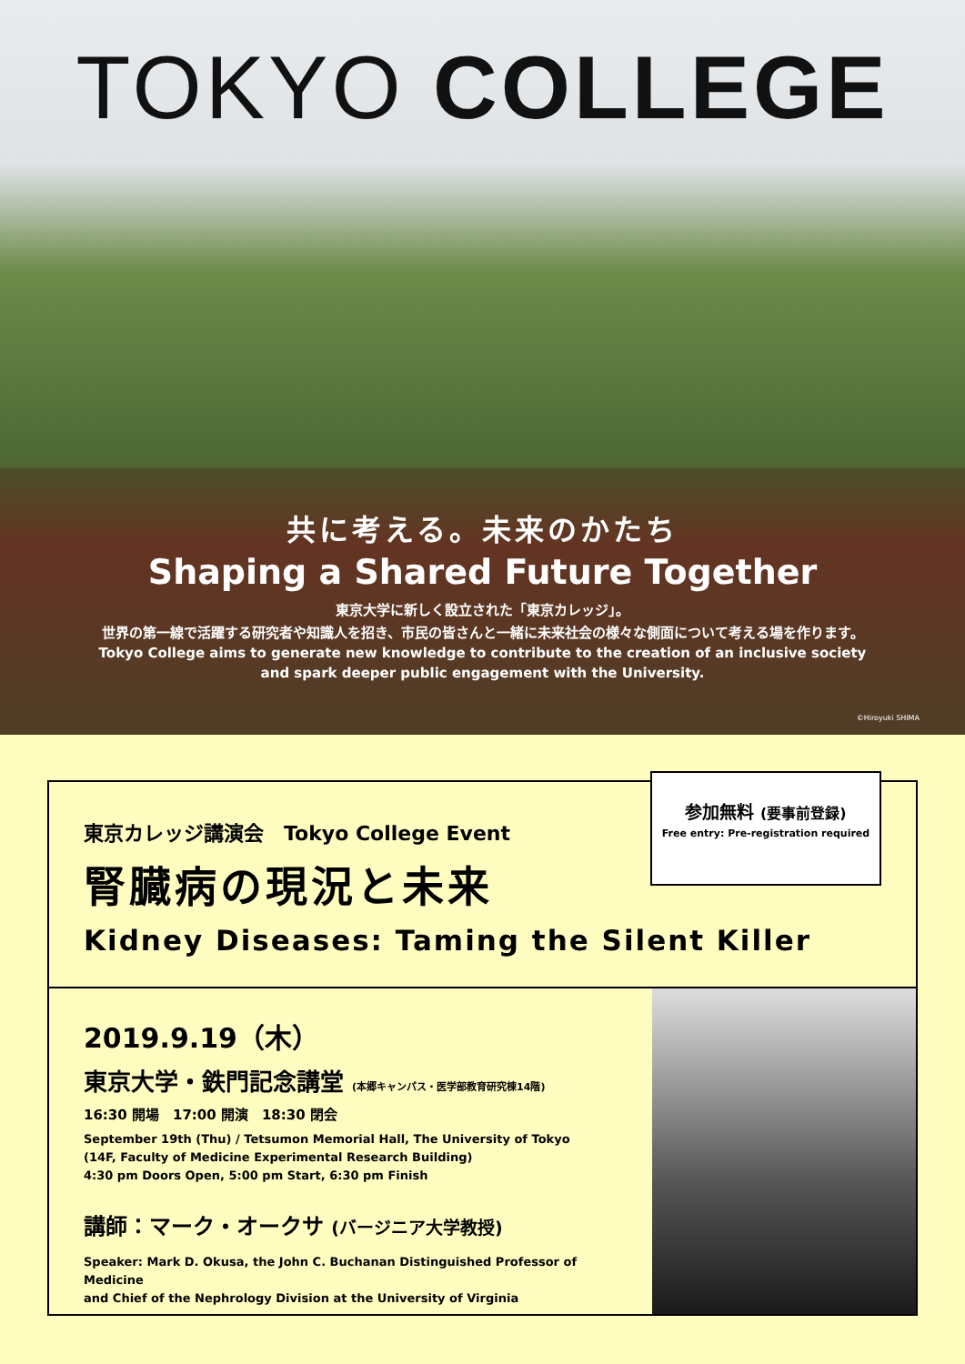TOKYO COLLEGE
共に考える。未来のかたち
Shaping a Shared Future Together
東京大学に新しく設立された「東京カレッジ」。
世界の第一線で活躍する研究者や知識人を招き、市民の皆さんと一緒に未来社会の様々な側面について考える場を作ります。
Tokyo College aims to generate new knowledge to contribute to the creation of an inclusive society
and spark deeper public engagement with the University.
©Hiroyuki SHIMA
東京カレッジ講演会　Tokyo College Event
腎臓病の現況と未来
Kidney Diseases: Taming the Silent Killer
参加無料 (要事前登録)
Free entry: Pre-registration required
2019.9.19（木）
東京大学・鉄門記念講堂 (本郷キャンパス・医学部教育研究棟14階)
16:30 開場　17:00 開演　18:30 閉会
September 19th (Thu) / Tetsumon Memorial Hall, The University of Tokyo
(14F, Faculty of Medicine Experimental Research Building)
4:30 pm Doors Open, 5:00 pm Start, 6:30 pm Finish
講師：マーク・オークサ (バージニア大学教授)
Speaker: Mark D. Okusa, the John C. Buchanan Distinguished Professor of Medicine
and Chief of the Nephrology Division at the University of Virginia